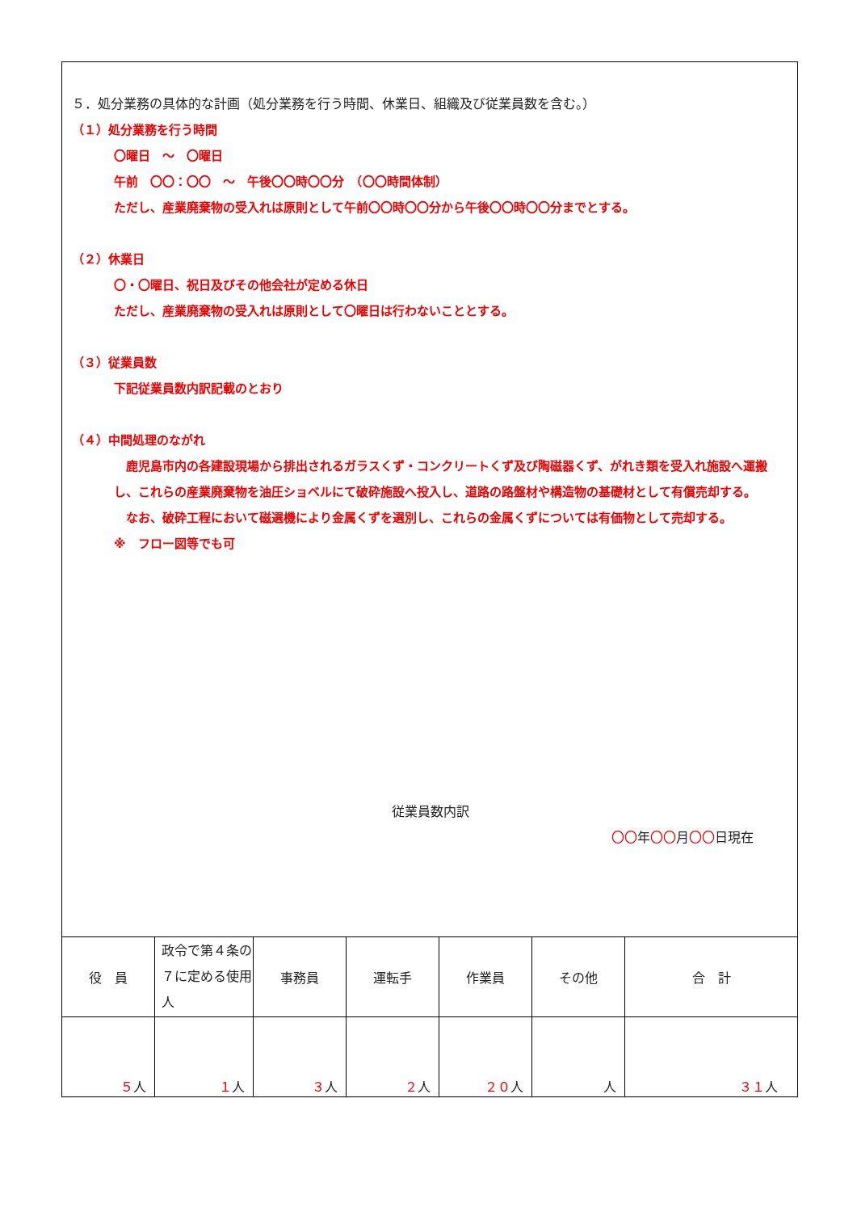５．処分業務の具体的な計画（処分業務を行う時間、休業日、組織及び従業員数を含む。）
（１）処分業務を行う時間
〇曜日　～　〇曜日
午前　〇〇：〇〇　～　午後〇〇時〇〇分　（〇〇時間体制）
ただし、産業廃棄物の受入れは原則として午前〇〇時〇〇分から午後〇〇時〇〇分までとする。
（２）休業日
〇・〇曜日、祝日及びその他会社が定める休日
ただし、産業廃棄物の受入れは原則として〇曜日は行わないこととする。
（３）従業員数
下記従業員数内訳記載のとおり
（４）中間処理のながれ
　鹿児島市内の各建設現場から排出されるガラスくず・コンクリートくず及び陶磁器くず、がれき類を受入れ施設へ運搬し、これらの産業廃棄物を油圧ショベルにて破砕施設へ投入し、道路の路盤材や構造物の基礎材として有償売却する。
　なお、破砕工程において磁選機により金属くずを選別し、これらの金属くずについては有価物として売却する。
※　フロー図等でも可
従業員数内訳
〇〇年〇〇月〇〇日現在
| 役 員 | 政令で第４条の７に定める使用人 | 事務員 | 運転手 | 作業員 | その他 | 合 計 |
| ５ 人 | １ 人 | ３ 人 | ２ 人 | ２０ 人 | 人 | ３１ 人 |